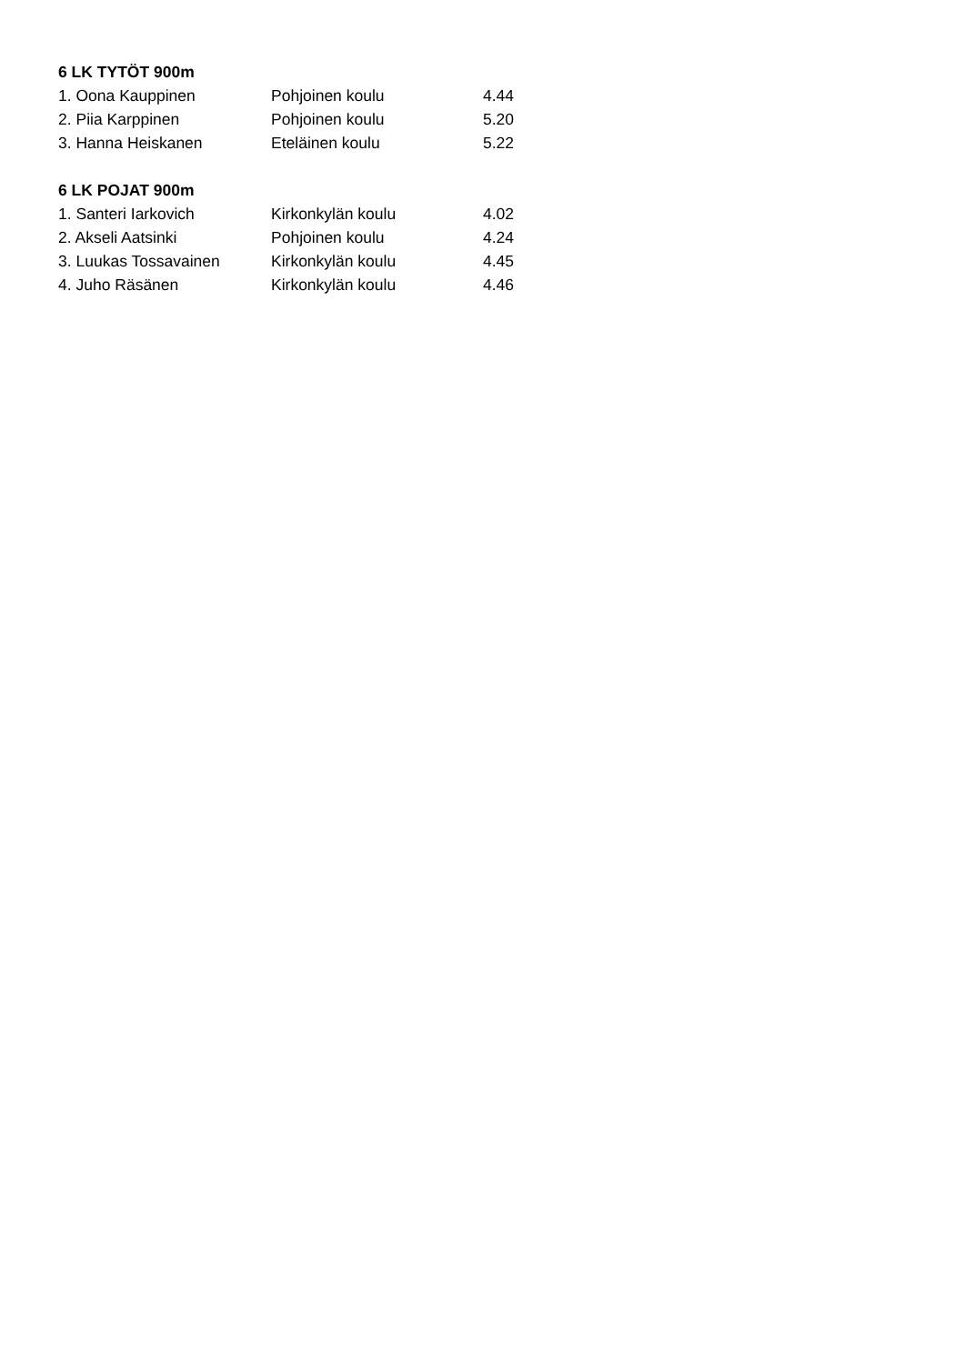| 6 LK TYTÖT 900m | | |
| --- | --- | --- |
| 1. Oona Kauppinen | Pohjoinen koulu | 4.44 |
| 2. Piia Karppinen | Pohjoinen koulu | 5.20 |
| 3. Hanna Heiskanen | Eteläinen koulu | 5.22 |
| 6 LK POJAT 900m | | |
| 1. Santeri Iarkovich | Kirkonkylän koulu | 4.02 |
| 2. Akseli Aatsinki | Pohjoinen koulu | 4.24 |
| 3. Luukas Tossavainen | Kirkonkylän koulu | 4.45 |
| 4. Juho Räsänen | Kirkonkylän koulu | 4.46 |